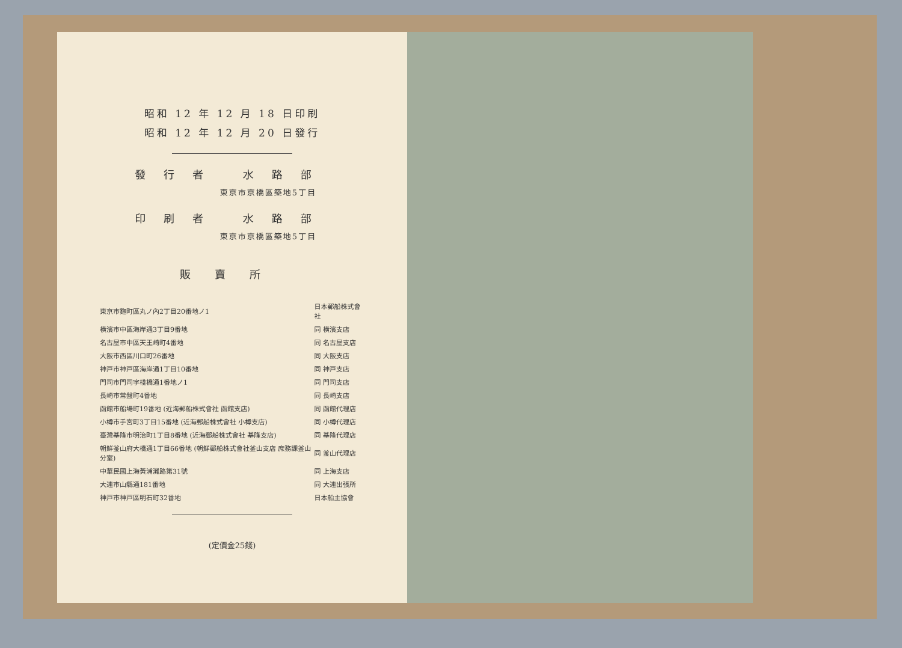昭和 12 年 12 月 18 日印刷
昭和 12 年 12 月 20 日發行
發行者 水路部
東京市京橋區築地5丁目
印刷者 水路部
東京市京橋區築地5丁目
販賣所
| 東京市麴町區丸ノ內2丁目20番地ノ1 | 日本郵船株式會社 |
| 橫濱市中區海岸通3丁目9番地 | 同 橫濱支店 |
| 名古屋市中區天王崎町4番地 | 同 名古屋支店 |
| 大阪市西區川口町26番地 | 同 大阪支店 |
| 神戸市神戸區海岸通1丁目10番地 | 同 神戸支店 |
| 門司市門司字棧橋通1番地ノ1 | 同 門司支店 |
| 長崎市常盤町4番地 | 同 長崎支店 |
| 函館市船場町19番地 (近海郵船株式會社 函館支店) | 同 函館代理店 |
| 小樽市手宮町3丁目15番地 (近海郵船株式會社 小樽支店) | 同 小樽代理店 |
| 臺灣基隆市明治町1丁目8番地 (近海郵船株式會社 基隆支店) | 同 基隆代理店 |
| 朝鮮釜山府大橋通1丁目66番地 (朝鮮郵船株式會社釜山支店 庶務課釜山分室) | 同 釜山代理店 |
| 中華民國上海黃浦灘路第31號 | 同 上海支店 |
| 大連市山縣通181番地 | 同 大連出張所 |
| 神戸市神戸區明石町32番地 | 日本船主協會 |
(定價金25錢)